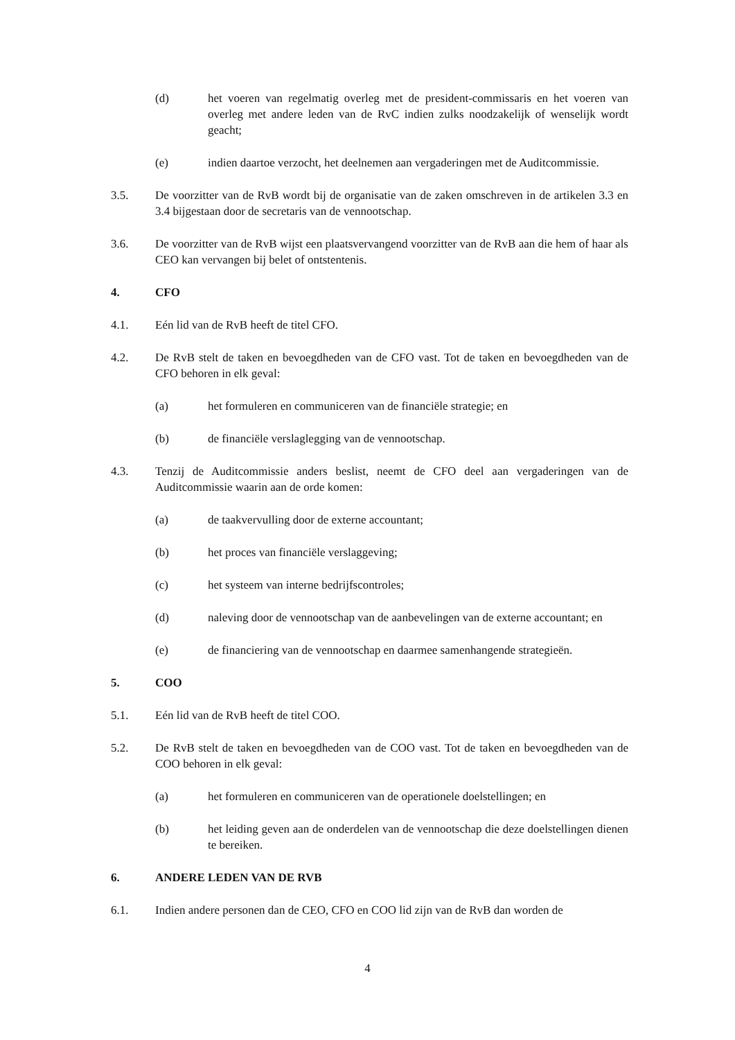(d) het voeren van regelmatig overleg met de president-commissaris en het voeren van overleg met andere leden van de RvC indien zulks noodzakelijk of wenselijk wordt geacht;
(e) indien daartoe verzocht, het deelnemen aan vergaderingen met de Auditcommissie.
3.5. De voorzitter van de RvB wordt bij de organisatie van de zaken omschreven in de artikelen 3.3 en 3.4 bijgestaan door de secretaris van de vennootschap.
3.6. De voorzitter van de RvB wijst een plaatsvervangend voorzitter van de RvB aan die hem of haar als CEO kan vervangen bij belet of ontstentenis.
4. CFO
4.1. Eén lid van de RvB heeft de titel CFO.
4.2. De RvB stelt de taken en bevoegdheden van de CFO vast. Tot de taken en bevoegdheden van de CFO behoren in elk geval:
(a) het formuleren en communiceren van de financiële strategie; en
(b) de financiële verslaglegging van de vennootschap.
4.3. Tenzij de Auditcommissie anders beslist, neemt de CFO deel aan vergaderingen van de Auditcommissie waarin aan de orde komen:
(a) de taakvervulling door de externe accountant;
(b) het proces van financiële verslaggeving;
(c) het systeem van interne bedrijfscontroles;
(d) naleving door de vennootschap van de aanbevelingen van de externe accountant; en
(e) de financiering van de vennootschap en daarmee samenhangende strategieën.
5. COO
5.1. Eén lid van de RvB heeft de titel COO.
5.2. De RvB stelt de taken en bevoegdheden van de COO vast. Tot de taken en bevoegdheden van de COO behoren in elk geval:
(a) het formuleren en communiceren van de operationele doelstellingen; en
(b) het leiding geven aan de onderdelen van de vennootschap die deze doelstellingen dienen te bereiken.
6. ANDERE LEDEN VAN DE RVB
6.1. Indien andere personen dan de CEO, CFO en COO lid zijn van de RvB dan worden de
4